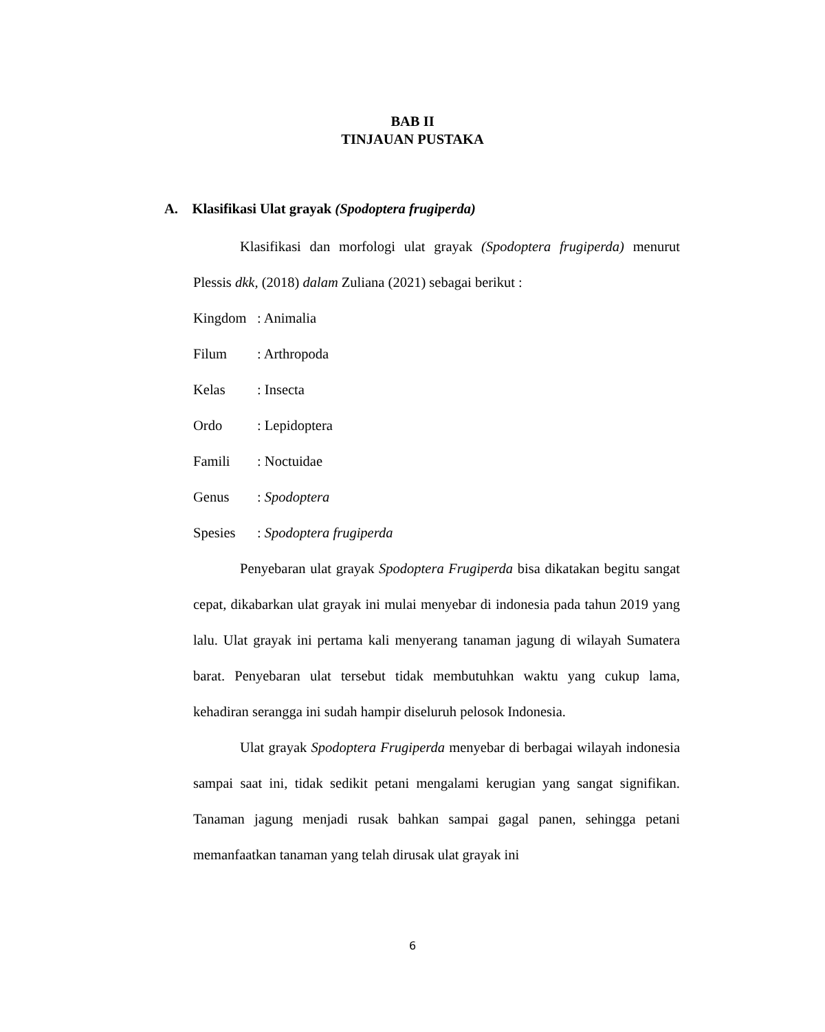BAB II
TINJAUAN PUSTAKA
A. Klasifikasi Ulat grayak (Spodoptera frugiperda)
Klasifikasi dan morfologi ulat grayak (Spodoptera frugiperda) menurut Plessis dkk, (2018) dalam Zuliana (2021) sebagai berikut :
Kingdom: Animalia
Filum: Arthropoda
Kelas: Insecta
Ordo: Lepidoptera
Famili: Noctuidae
Genus: Spodoptera
Spesies: Spodoptera frugiperda
Penyebaran ulat grayak Spodoptera Frugiperda bisa dikatakan begitu sangat cepat, dikabarkan ulat grayak ini mulai menyebar di indonesia pada tahun 2019 yang lalu. Ulat grayak ini pertama kali menyerang tanaman jagung di wilayah Sumatera barat. Penyebaran ulat tersebut tidak membutuhkan waktu yang cukup lama, kehadiran serangga ini sudah hampir diseluruh pelosok Indonesia.
Ulat grayak Spodoptera Frugiperda menyebar di berbagai wilayah indonesia sampai saat ini, tidak sedikit petani mengalami kerugian yang sangat signifikan. Tanaman jagung menjadi rusak bahkan sampai gagal panen, sehingga petani memanfaatkan tanaman yang telah dirusak ulat grayak ini
6